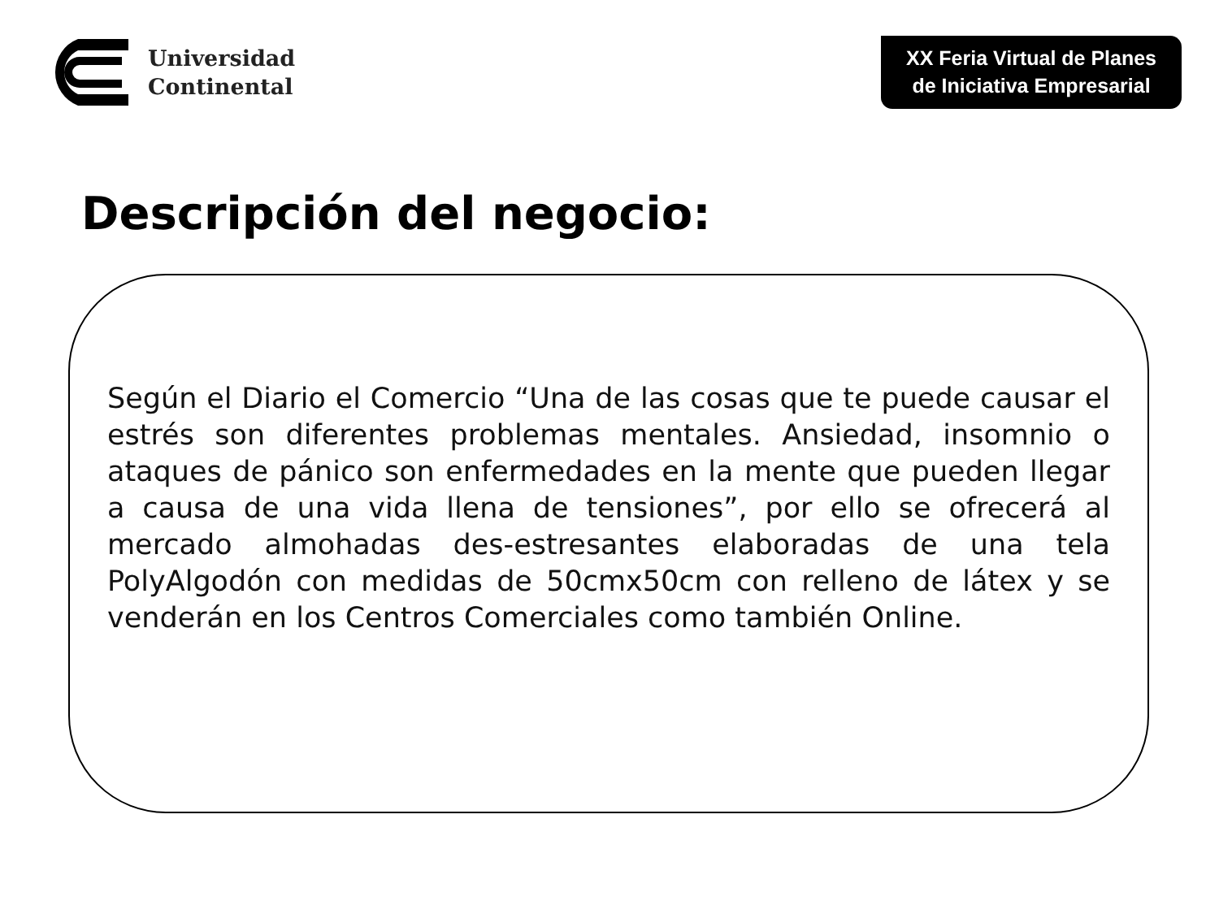Universidad
Continental
XX Feria Virtual de Planes de Iniciativa Empresarial
Descripción del negocio:
Según el Diario el Comercio “Una de las cosas que te puede causar el estrés son diferentes problemas mentales. Ansiedad, insomnio o ataques de pánico son enfermedades en la mente que pueden llegar a causa de una vida llena de tensiones”, por ello se ofrecerá al mercado almohadas des-estresantes elaboradas de una tela PolyAlgodón con medidas de 50cmx50cm con relleno de látex y se venderán en los Centros Comerciales como también Online.